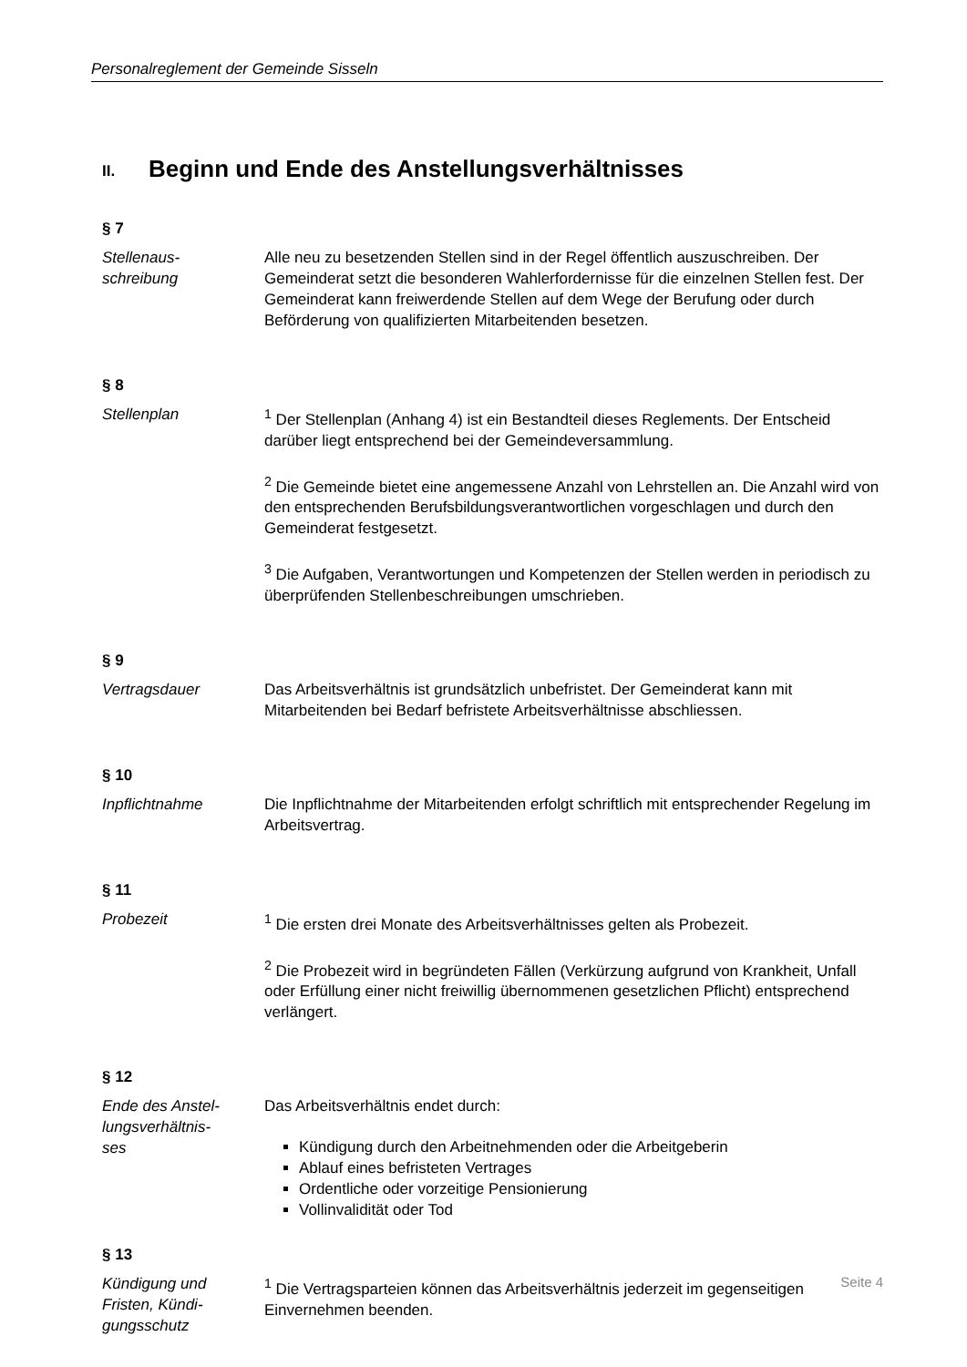Personalreglement der Gemeinde Sisseln
II. Beginn und Ende des Anstellungsverhältnisses
§ 7
Stellenaus-
schreibung
Alle neu zu besetzenden Stellen sind in der Regel öffentlich auszuschreiben. Der Gemeinderat setzt die besonderen Wahlerfordernisse für die einzelnen Stellen fest. Der Gemeinderat kann freiwerdende Stellen auf dem Wege der Berufung oder durch Beförderung von qualifizierten Mitarbeitenden besetzen.
§ 8
Stellenplan <sup>1</sup> Der Stellenplan (Anhang 4) ist ein Bestandteil dieses Reglements. Der Entscheid darüber liegt entsprechend bei der Gemeindeversammlung.
<sup>2</sup> Die Gemeinde bietet eine angemessene Anzahl von Lehrstellen an. Die Anzahl wird von den entsprechenden Berufsbildungsverantwortlichen vorgeschlagen und durch den Gemeinderat festgesetzt.
<sup>3</sup> Die Aufgaben, Verantwortungen und Kompetenzen der Stellen werden in periodisch zu überprüfenden Stellenbeschreibungen umschrieben.
§ 9
Vertragsdauer Das Arbeitsverhältnis ist grundsätzlich unbefristet. Der Gemeinderat kann mit Mitarbeitenden bei Bedarf befristete Arbeitsverhältnisse abschliessen.
§ 10
Inpflichtnahme Die Inpflichtnahme der Mitarbeitenden erfolgt schriftlich mit entsprechender Regelung im Arbeitsvertrag.
§ 11
Probezeit <sup>1</sup> Die ersten drei Monate des Arbeitsverhältnisses gelten als Probezeit.
<sup>2</sup> Die Probezeit wird in begründeten Fällen (Verkürzung aufgrund von Krankheit, Unfall oder Erfüllung einer nicht freiwillig übernommenen gesetzlichen Pflicht) entsprechend verlängert.
§ 12
Ende des Anstel-
lungsverhältnis-
ses
Das Arbeitsverhältnis endet durch:
Kündigung durch den Arbeitnehmenden oder die Arbeitgeberin
Ablauf eines befristeten Vertrages
Ordentliche oder vorzeitige Pensionierung
Vollinvalidität oder Tod
§ 13
Kündigung und
Fristen, Kündi-
gungsschutz
<sup>1</sup> Die Vertragsparteien können das Arbeitsverhältnis jederzeit im gegenseitigen Einvernehmen beenden.
Seite 4